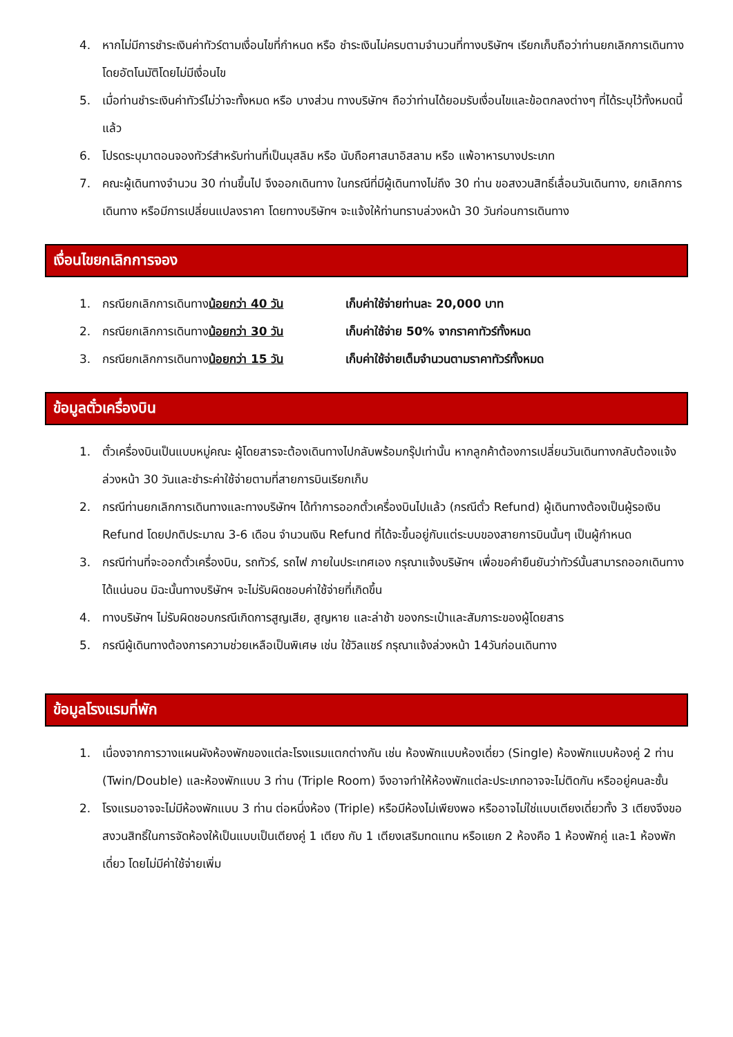4. หากไม่มีการชำระเงินค่าทัวร์ตามเงื่อนไขที่กำหนด หรือ ชำระเงินไม่ครบตามจำนวนที่ทางบริษัทฯ เรียกเก็บถือว่าท่านยกเลิกการเดินทางโดยอัตโนมัติโดยไม่มีเงื่อนไข
5. เมื่อท่านชำระเงินค่าทัวร์ไม่ว่าจะทั้งหมด หรือ บางส่วน ทางบริษัทฯ ถือว่าท่านได้ยอมรับเงื่อนไขและข้อตกลงต่างๆ ที่ได้ระบุไว้ทั้งหมดนี้แล้ว
6. โปรดระบุมาตอนจองทัวร์สำหรับท่านที่เป็นมุสลิม หรือ นับถือศาสนาอิสลาม หรือ แพ้อาหารบางประเภท
7. คณะผู้เดินทางจำนวน 30 ท่านขึ้นไป จึงออกเดินทาง ในกรณีที่มีผู้เดินทางไม่ถึง 30 ท่าน ขอสงวนสิทธิ์เลื่อนวันเดินทาง, ยกเลิกการเดินทาง หรือมีการเปลี่ยนแปลงราคา โดยทางบริษัทฯ จะแจ้งให้ท่านทราบล่วงหน้า 30 วันก่อนการเดินทาง
เงื่อนไขยกเลิกการจอง
1. กรณียกเลิกการเดินทางน้อยกว่า 40 วัน เก็บค่าใช้จ่ายท่านละ 20,000 บาท
2. กรณียกเลิกการเดินทางน้อยกว่า 30 วัน เก็บค่าใช้จ่าย 50% จากราคาทัวร์ทั้งหมด
3. กรณียกเลิกการเดินทางน้อยกว่า 15 วัน เก็บค่าใช้จ่ายเต็มจำนวนตามราคาทัวร์ทั้งหมด
ข้อมูลตั๋วเครื่องบิน
1. ตั๋วเครื่องบินเป็นแบบหมู่คณะ ผู้โดยสารจะต้องเดินทางไปกลับพร้อมกรุ๊ปเท่านั้น หากลูกค้าต้องการเปลี่ยนวันเดินทางกลับต้องแจ้งล่วงหน้า 30 วันและชำระค่าใช้จ่ายตามที่สายการบินเรียกเก็บ
2. กรณีท่านยกเลิกการเดินทางและทางบริษัทฯ ได้ทำการออกตั๋วเครื่องบินไปแล้ว (กรณีตั๋ว Refund) ผู้เดินทางต้องเป็นผู้รอเงิน Refund โดยปกติประมาณ 3-6 เดือน จำนวนเงิน Refund ที่ได้จะขึ้นอยู่กับแต่ระบบของสายการบินนั้นๆ เป็นผู้กำหนด
3. กรณีท่านที่จะออกตั๋วเครื่องบิน, รถทัวร์, รถไฟ ภายในประเทศเอง กรุณาแจ้งบริษัทฯ เพื่อขอคำยืนยันว่าทัวร์นั้นสามารถออกเดินทางได้แน่นอน มิฉะนั้นทางบริษัทฯ จะไม่รับผิดชอบค่าใช้จ่ายที่เกิดขึ้น
4. ทางบริษัทฯ ไม่รับผิดชอบกรณีเกิดการสูญเสีย, สูญหาย และล่าช้า ของกระเป๋าและสัมภาระของผู้โดยสาร
5. กรณีผู้เดินทางต้องการความช่วยเหลือเป็นพิเศษ เช่น ใช้วิลแชร์ กรุณาแจ้งล่วงหน้า 14วันก่อนเดินทาง
ข้อมูลโรงแรมที่พัก
1. เนื่องจากการวางแผนผังห้องพักของแต่ละโรงแรมแตกต่างกัน เช่น ห้องพักแบบห้องเดี่ยว (Single) ห้องพักแบบห้องคู่ 2 ท่าน (Twin/Double) และห้องพักแบบ 3 ท่าน (Triple Room) จึงอาจทำให้ห้องพักแต่ละประเภทอาจจะไม่ติดกัน หรืออยู่คนละชั้น
2. โรงแรมอาจจะไม่มีห้องพักแบบ 3 ท่าน ต่อหนึ่งห้อง (Triple) หรือมีห้องไม่เพียงพอ หรืออาจไม่ใช่แบบเตียงเดี่ยวทั้ง 3 เตียงจึงขอสงวนสิทธิ์ในการจัดห้องให้เป็นแบบเป็นเตียงคู่ 1 เตียง กับ 1 เตียงเสริมทดแทน หรือแยก 2 ห้องคือ 1 ห้องพักคู่ และ1 ห้องพักเดี่ยว โดยไม่มีค่าใช้จ่ายเพิ่ม